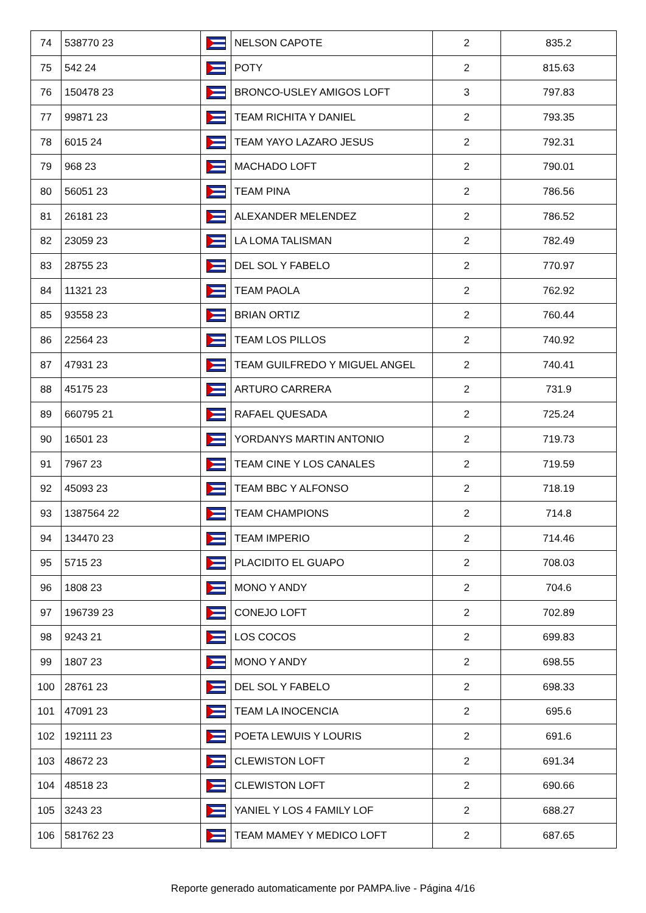| 74 | 538770 23 | | NELSON CAPOTE | 2 | 835.2 |
| 75 | 542 24 | | POTY | 2 | 815.63 |
| 76 | 150478 23 | | BRONCO-USLEY AMIGOS LOFT | 3 | 797.83 |
| 77 | 99871 23 | | TEAM RICHITA Y DANIEL | 2 | 793.35 |
| 78 | 6015 24 | | TEAM YAYO LAZARO JESUS | 2 | 792.31 |
| 79 | 968 23 | | MACHADO LOFT | 2 | 790.01 |
| 80 | 56051 23 | | TEAM PINA | 2 | 786.56 |
| 81 | 26181 23 | | ALEXANDER MELENDEZ | 2 | 786.52 |
| 82 | 23059 23 | | LA LOMA TALISMAN | 2 | 782.49 |
| 83 | 28755 23 | | DEL SOL Y FABELO | 2 | 770.97 |
| 84 | 11321 23 | | TEAM PAOLA | 2 | 762.92 |
| 85 | 93558 23 | | BRIAN ORTIZ | 2 | 760.44 |
| 86 | 22564 23 | | TEAM LOS PILLOS | 2 | 740.92 |
| 87 | 47931 23 | | TEAM GUILFREDO Y MIGUEL ANGEL | 2 | 740.41 |
| 88 | 45175 23 | | ARTURO CARRERA | 2 | 731.9 |
| 89 | 660795 21 | | RAFAEL QUESADA | 2 | 725.24 |
| 90 | 16501 23 | | YORDANYS MARTIN ANTONIO | 2 | 719.73 |
| 91 | 7967 23 | | TEAM CINE Y LOS CANALES | 2 | 719.59 |
| 92 | 45093 23 | | TEAM BBC Y ALFONSO | 2 | 718.19 |
| 93 | 1387564 22 | | TEAM CHAMPIONS | 2 | 714.8 |
| 94 | 134470 23 | | TEAM IMPERIO | 2 | 714.46 |
| 95 | 5715 23 | | PLACIDITO EL GUAPO | 2 | 708.03 |
| 96 | 1808 23 | | MONO Y ANDY | 2 | 704.6 |
| 97 | 196739 23 | | CONEJO LOFT | 2 | 702.89 |
| 98 | 9243 21 | | LOS COCOS | 2 | 699.83 |
| 99 | 1807 23 | | MONO Y ANDY | 2 | 698.55 |
| 100 | 28761 23 | | DEL SOL Y FABELO | 2 | 698.33 |
| 101 | 47091 23 | | TEAM LA INOCENCIA | 2 | 695.6 |
| 102 | 192111 23 | | POETA LEWUIS Y LOURIS | 2 | 691.6 |
| 103 | 48672 23 | | CLEWISTON LOFT | 2 | 691.34 |
| 104 | 48518 23 | | CLEWISTON LOFT | 2 | 690.66 |
| 105 | 3243 23 | | YANIEL Y LOS 4 FAMILY LOF | 2 | 688.27 |
| 106 | 581762 23 | | TEAM MAMEY Y MEDICO LOFT | 2 | 687.65 |
Reporte generado automaticamente por PAMPA.live - Página 4/16